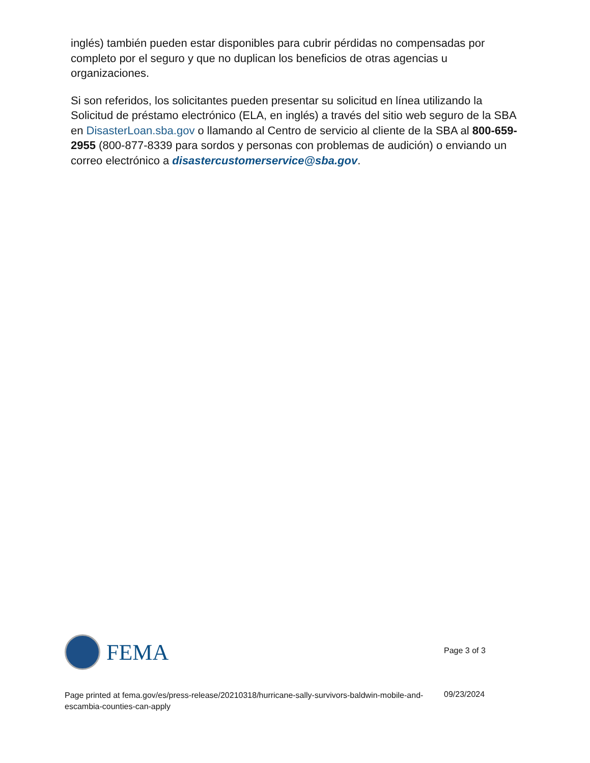inglés) también pueden estar disponibles para cubrir pérdidas no compensadas por completo por el seguro y que no duplican los beneficios de otras agencias u organizaciones.
Si son referidos, los solicitantes pueden presentar su solicitud en línea utilizando la Solicitud de préstamo electrónico (ELA, en inglés) a través del sitio web seguro de la SBA en DisasterLoan.sba.gov o llamando al Centro de servicio al cliente de la SBA al 800-659-2955 (800-877-8339 para sordos y personas con problemas de audición) o enviando un correo electrónico a disastercustomerservice@sba.gov.
FEMA
Page 3 of 3
Page printed at fema.gov/es/press-release/20210318/hurricane-sally-survivors-baldwin-mobile-and-escambia-counties-can-apply
09/23/2024